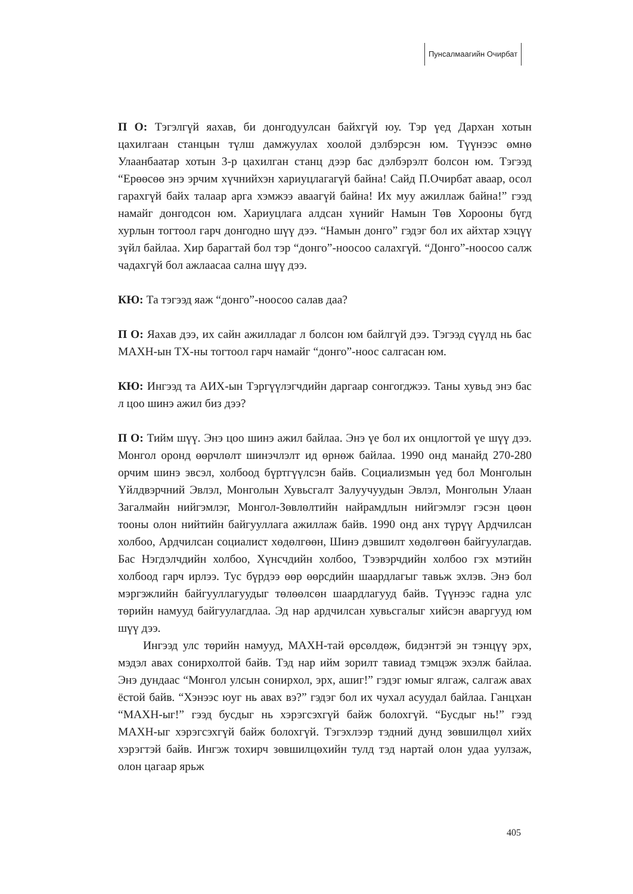Пунсалмаагийн Очирбат
П О: Тэгэлгүй яахав, би донгодуулсан байхгүй юу. Тэр үед Дархан хотын цахилгаан станцын түлш дамжуулах хоолой дэлбэрсэн юм. Түүнээс өмнө Улаанбаатар хотын 3-р цахилган станц дээр бас дэлбэрэлт болсон юм. Тэгээд “Ерөөсөө энэ эрчим хүчнийхэн хариуцлагагүй байна! Сайд П.Очирбат аваар, осол гарахгүй байх талаар арга хэмжээ аваагүй байна! Их муу ажиллаж байна!” гээд намайг донгодсон юм. Хариуцлага алдсан хүнийг Намын Төв Хорооны бүгд хурлын тогтоол гарч донгодно шүү дээ. “Намын донго” гэдэг бол их айхтар хэцүү зүйл байлаа. Хир барагтай бол тэр “донго”-ноосоо салахгүй. “Донго”-ноосоо салж чадахгүй бол ажлаасаа сална шүү дээ.
КЮ: Та тэгээд яаж “донго”-ноосоо салав даа?
П О: Яахав дээ, их сайн ажилладаг л болсон юм байлгүй дээ. Тэгээд сүүлд нь бас МАХН-ын ТХ-ны тогтоол гарч намайг “донго”-ноос салгасан юм.
КЮ: Ингээд та АИХ-ын Тэргүүлэгчдийн даргаар сонгогджээ. Таны хувьд энэ бас л цоо шинэ ажил биз дээ?
П О: Тийм шүү. Энэ цоо шинэ ажил байлаа. Энэ үе бол их онцлогтой үе шүү дээ. Монгол оронд өөрчлөлт шинэчлэлт ид өрнөж байлаа. 1990 онд манайд 270-280 орчим шинэ эвсэл, холбоод бүртгүүлсэн байв. Социализмын үед бол Монголын Үйлдвэрчний Эвлэл, Монголын Хувьсгалт Залуучуудын Эвлэл, Монголын Улаан Загалмайн нийгэмлэг, Монгол-Зөвлөлтийн найрамдлын нийгэмлэг гэсэн цөөн тооны олон нийтийн байгууллага ажиллаж байв. 1990 онд анх түрүү Ардчилсан холбоо, Ардчилсан социалист хөдөлгөөн, Шинэ дэвшилт хөдөлгөөн байгуулагдав. Бас Нэгдэлчдийн холбоо, Хүнсчдийн холбоо, Тээвэрчдийн холбоо гэх мэтийн холбоод гарч ирлээ. Тус бүрдээ өөр өөрсдийн шаардлагыг тавьж эхлэв. Энэ бол мэргэжлийн байгууллагуудыг төлөөлсөн шаардлагууд байв. Түүнээс гадна улс төрийн намууд байгуулагдлаа. Эд нар ардчилсан хувьсгалыг хийсэн аваргууд юм шүү дээ.
Ингээд улс төрийн намууд, МАХН-тай өрсөлдөж, бидэнтэй эн тэнцүү эрх, мэдэл авах сонирхолтой байв. Тэд нар ийм зорилт тавиад тэмцэж эхэлж байлаа. Энэ дундаас “Монгол улсын сонирхол, эрх, ашиг!” гэдэг юмыг ялгаж, салгаж авах ёстой байв. “Хэнээс юуг нь авах вэ?” гэдэг бол их чухал асуудал байлаа. Ганцхан “МАХН-ыг!” гээд бусдыг нь хэрэгсэхгүй байж болохгүй. “Бусдыг нь!” гээд МАХН-ыг хэрэгсэхгүй байж болохгүй. Тэгэхлээр тэдний дунд зөвшилцөл хийх хэрэгтэй байв. Ингэж тохирч зөвшилцөхийн тулд тэд нартай олон удаа уулзаж, олон цагаар ярьж
405